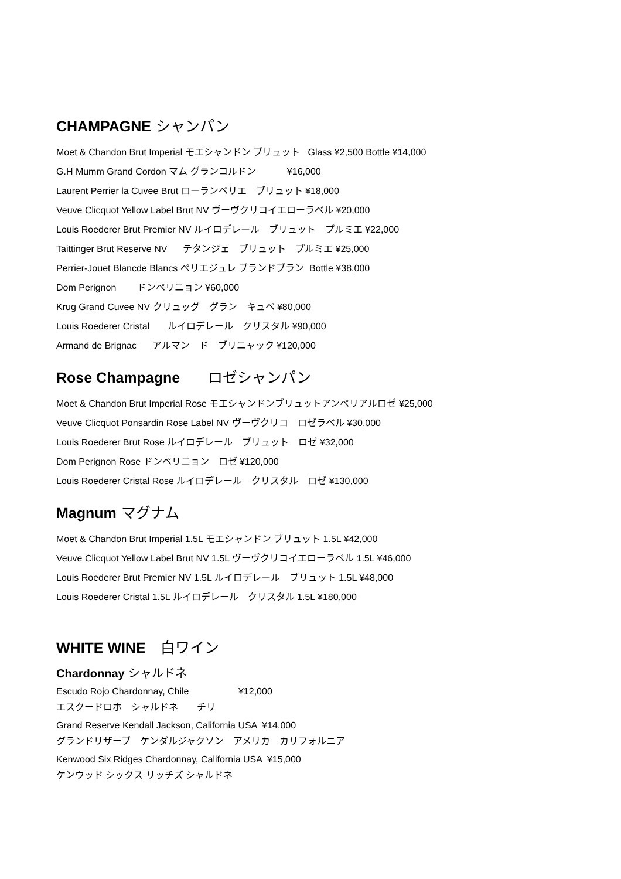CHAMPAGNE シャンパン
Moet & Chandon Brut Imperial モエシャンドン ブリュット Glass ¥2,500 Bottle ¥14,000
G.H Mumm Grand Cordon マム グランコルドン ¥16,000
Laurent Perrier la Cuvee Brut ローランペリエ　ブリュット ¥18,000
Veuve Clicquot Yellow Label Brut NV ヴーヴクリコイエローラベル ¥20,000
Louis Roederer Brut Premier NV ルイロデレール　ブリュット　プルミエ ¥22,000
Taittinger Brut Reserve NV テタンジェ　ブリュット　プルミエ ¥25,000
Perrier-Jouet Blancde Blancs ペリエジュレ ブランドブラン Bottle ¥38,000
Dom Perignon ドンペリニョン ¥60,000
Krug Grand Cuvee NV クリュッグ　グラン　キュベ ¥80,000
Louis Roederer Cristal ルイロデレール　クリスタル ¥90,000
Armand de Brignac アルマン　ド　ブリニャック ¥120,000
Rose Champagne ロゼシャンパン
Moet & Chandon Brut Imperial Rose モエシャンドンブリュットアンペリアルロゼ ¥25,000
Veuve Clicquot Ponsardin Rose Label NV ヴーヴクリコ　ロゼラベル ¥30,000
Louis Roederer Brut Rose ルイロデレール　ブリュット　ロゼ ¥32,000
Dom Perignon Rose ドンペリニョン　ロゼ ¥120,000
Louis Roederer Cristal Rose ルイロデレール　クリスタル　ロゼ ¥130,000
Magnum マグナム
Moet & Chandon Brut Imperial 1.5L モエシャンドン ブリュット 1.5L ¥42,000
Veuve Clicquot Yellow Label Brut NV 1.5L ヴーヴクリコイエローラベル 1.5L ¥46,000
Louis Roederer Brut Premier NV 1.5L ルイロデレール　ブリュット 1.5L ¥48,000
Louis Roederer Cristal 1.5L ルイロデレール　クリスタル 1.5L ¥180,000
WHITE WINE　白ワイン
Chardonnay シャルドネ
Escudo Rojo Chardonnay, Chile ¥12,000
エスクードロホ　シャルドネ　　チリ
Grand Reserve Kendall Jackson, California USA ¥14.000
グランドリザーブ　ケンダルジャクソン　アメリカ　カリフォルニア
Kenwood Six Ridges Chardonnay, California USA ¥15,000
ケンウッド シックス リッチズ シャルドネ